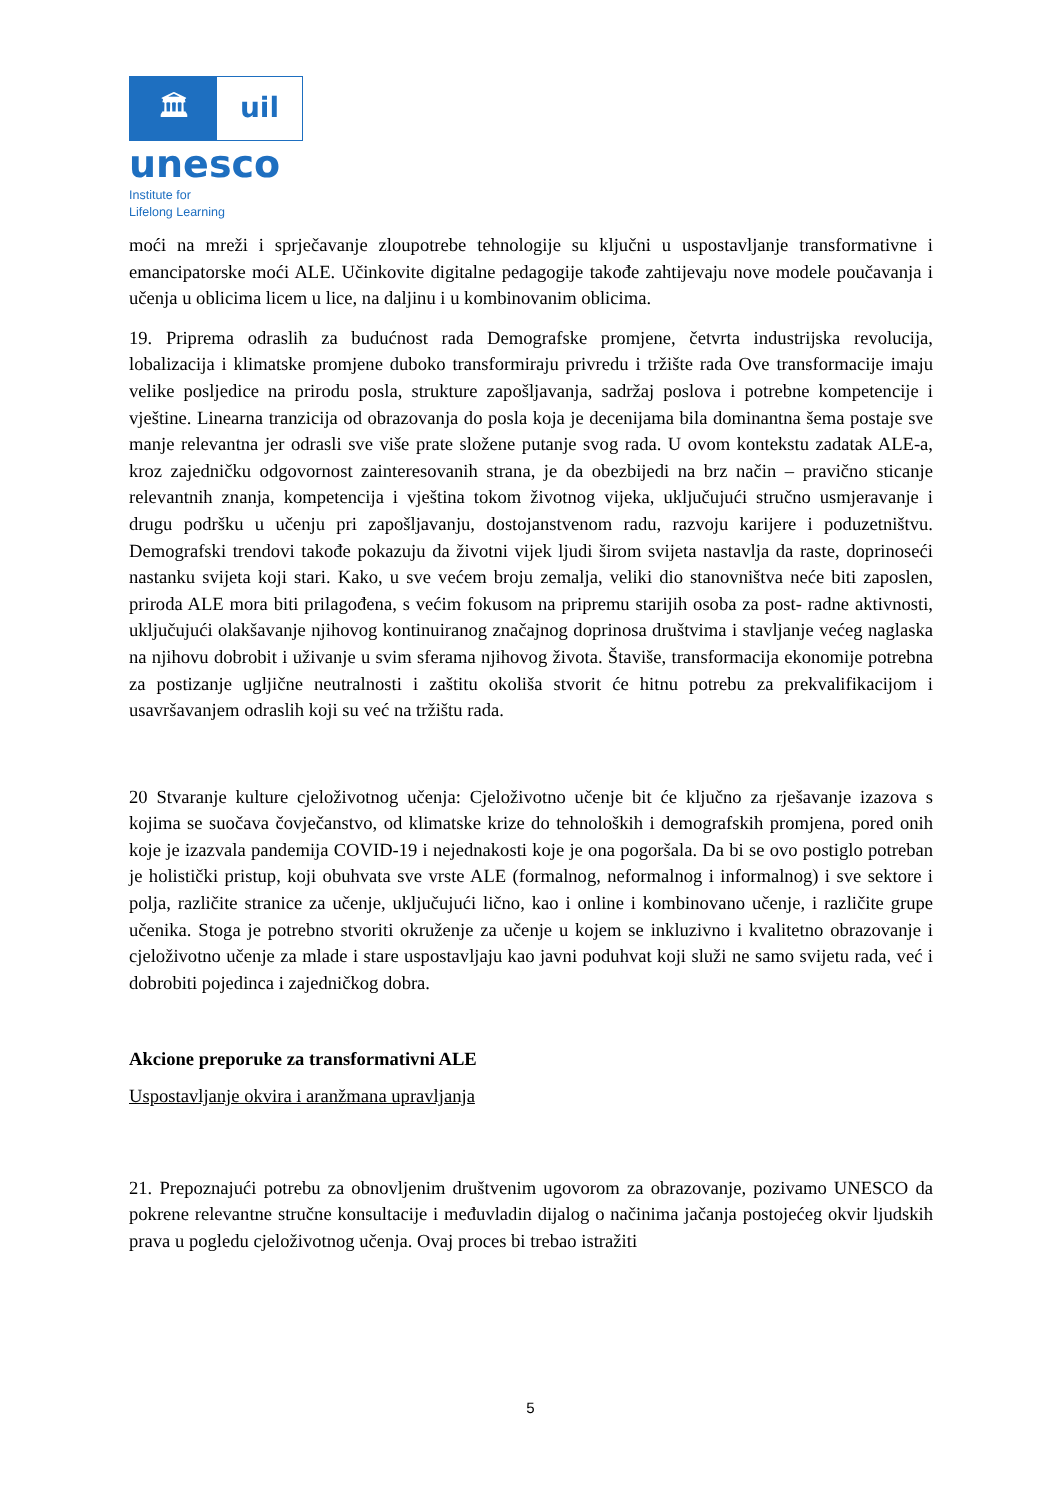🏛 uil
unesco
Institute for
Lifelong Learning
moći na mreži i sprječavanje zloupotrebe tehnologije su ključni u uspostavljanje transformativne i emancipatorske moći ALE. Učinkovite digitalne pedagogije takođe zahtijevaju nove modele poučavanja i učenja u oblicima licem u lice, na daljinu i u kombinovanim oblicima.
19. Priprema odraslih za budućnost rada Demografske promjene, četvrta industrijska revolucija, lobalizacija i klimatske promjene duboko transformiraju privredu i tržište rada Ove transformacije imaju velike posljedice na prirodu posla, strukture zapošljavanja, sadržaj poslova i potrebne kompetencije i vještine. Linearna tranzicija od obrazovanja do posla koja je decenijama bila dominantna šema postaje sve manje relevantna jer odrasli sve više prate složene putanje svog rada. U ovom kontekstu zadatak ALE-a, kroz zajedničku odgovornost zainteresovanih strana, je da obezbijedi na brz način – pravično sticanje relevantnih znanja, kompetencija i vještina tokom životnog vijeka, uključujući stručno usmjeravanje i drugu podršku u učenju pri zapošljavanju, dostojanstvenom radu, razvoju karijere i poduzetništvu. Demografski trendovi takođe pokazuju da životni vijek ljudi širom svijeta nastavlja da raste, doprinoseći nastanku svijeta koji stari. Kako, u sve većem broju zemalja, veliki dio stanovništva neće biti zaposlen, priroda ALE mora biti prilagođena, s većim fokusom na pripremu starijih osoba za post- radne aktivnosti, uključujući olakšavanje njihovog kontinuiranog značajnog doprinosa društvima i stavljanje većeg naglaska na njihovu dobrobit i uživanje u svim sferama njihovog života. Štaviše, transformacija ekonomije potrebna za postizanje ugljične neutralnosti i zaštitu okoliša stvorit će hitnu potrebu za prekvalifikacijom i usavršavanjem odraslih koji su već na tržištu rada.
20 Stvaranje kulture cjeloživotnog učenja: Cjeloživotno učenje bit će ključno za rješavanje izazova s kojima se suočava čovječanstvo, od klimatske krize do tehnoloških i demografskih promjena, pored onih koje je izazvala pandemija COVID-19 i nejednakosti koje je ona pogoršala. Da bi se ovo postiglo potreban je holistički pristup, koji obuhvata sve vrste ALE (formalnog, neformalnog i informalnog) i sve sektore i polja, različite stranice za učenje, uključujući lično, kao i online i kombinovano učenje, i različite grupe učenika. Stoga je potrebno stvoriti okruženje za učenje u kojem se inkluzivno i kvalitetno obrazovanje i cjeloživotno učenje za mlade i stare uspostavljaju kao javni poduhvat koji služi ne samo svijetu rada, već i dobrobiti pojedinca i zajedničkog dobra.
Akcione preporuke za transformativni ALE
Uspostavljanje okvira i aranžmana upravljanja
21. Prepoznajući potrebu za obnovljenim društvenim ugovorom za obrazovanje, pozivamo UNESCO da pokrene relevantne stručne konsultacije i međuvladin dijalog o načinima jačanja postojećeg okvir ljudskih prava u pogledu cjeloživotnog učenja. Ovaj proces bi trebao istražiti
5